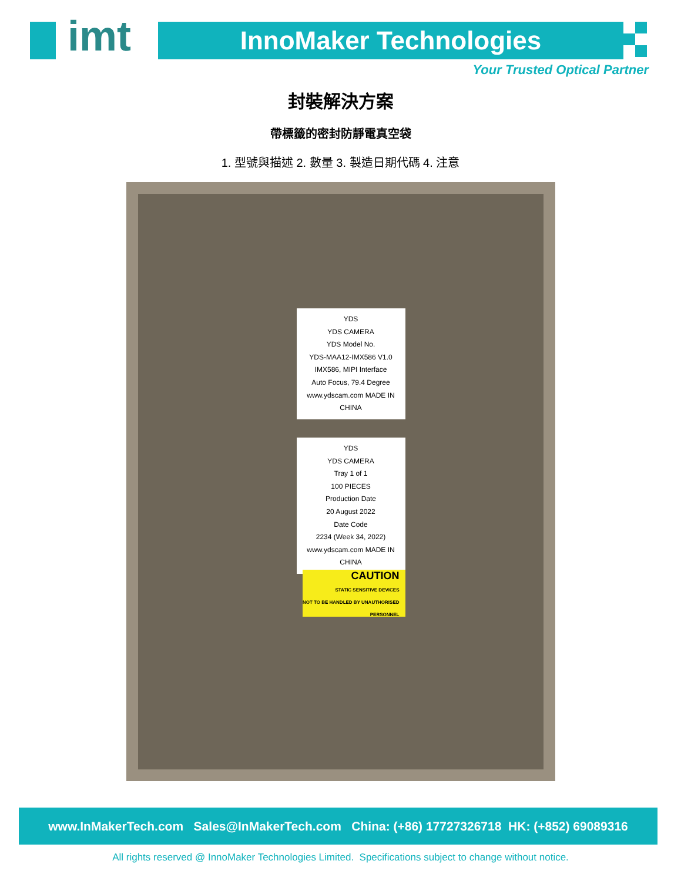imt InnoMaker Technologies
Your Trusted Optical Partner
封裝解決方案
帶標籤的密封防靜電真空袋
1. 型號與描述 2. 數量 3. 製造日期代碼 4. 注意
YDS
YDS CAMERA
YDS Model No.
YDS-MAA12-IMX586 V1.0
IMX586, MIPI Interface
Auto Focus, 79.4 Degree
www.ydscam.com MADE IN CHINA
YDS
YDS CAMERA
Tray 1 of 1
100 PIECES
Production Date
20 August 2022
Date Code
2234 (Week 34, 2022)
www.ydscam.com MADE IN CHINA
CAUTION
STATIC SENSITIVE DEVICES
NOT TO BE HANDLED BY UNAUTHORISED PERSONNEL
www.InMakerTech.com Sales@InMakerTech.com China: (+86) 17727326718 HK: (+852) 69089316
All rights reserved @ InnoMaker Technologies Limited. Specifications subject to change without notice.